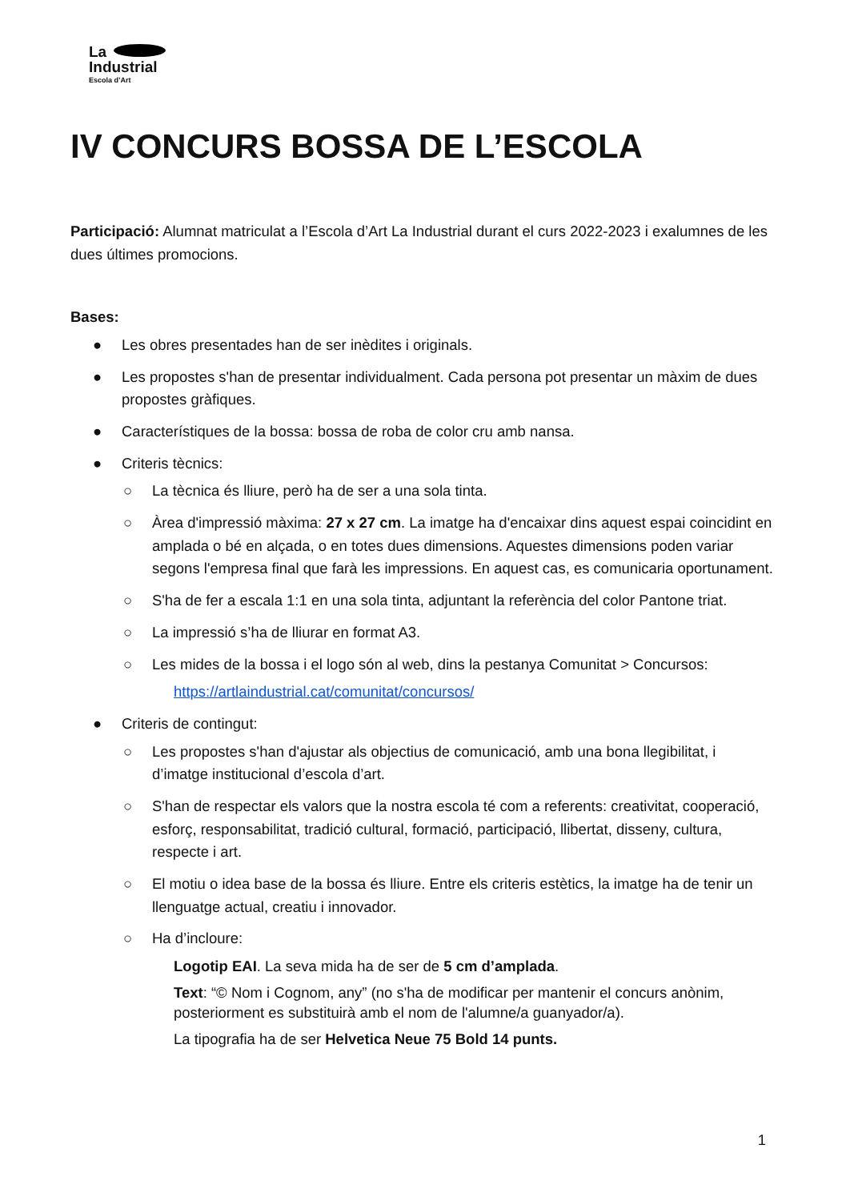La
Industrial
Escola d’Art
IV CONCURS BOSSA DE L’ESCOLA
Participació: Alumnat matriculat a l’Escola d’Art La Industrial durant el curs 2022-2023 i exalumnes de les dues últimes promocions.
Bases:
● Les obres presentades han de ser inèdites i originals.
● Les propostes s'han de presentar individualment. Cada persona pot presentar un màxim de dues propostes gràfiques.
● Característiques de la bossa: bossa de roba de color cru amb nansa.
● Criteris tècnics:
○ La tècnica és lliure, però ha de ser a una sola tinta.
○ Àrea d'impressió màxima: 27 x 27 cm. La imatge ha d'encaixar dins aquest espai coincidint en amplada o bé en alçada, o en totes dues dimensions. Aquestes dimensions poden variar segons l'empresa final que farà les impressions. En aquest cas, es comunicaria oportunament.
○ S'ha de fer a escala 1:1 en una sola tinta, adjuntant la referència del color Pantone triat.
○ La impressió s’ha de lliurar en format A3.
○ Les mides de la bossa i el logo són al web, dins la pestanya Comunitat > Concursos:
https://artlaindustrial.cat/comunitat/concursos/
● Criteris de contingut:
○ Les propostes s'han d'ajustar als objectius de comunicació, amb una bona llegibilitat, i d’imatge institucional d’escola d’art.
○ S'han de respectar els valors que la nostra escola té com a referents: creativitat, cooperació, esforç, responsabilitat, tradició cultural, formació, participació, llibertat, disseny, cultura, respecte i art.
○ El motiu o idea base de la bossa és lliure. Entre els criteris estètics, la imatge ha de tenir un llenguatge actual, creatiu i innovador.
○ Ha d’incloure:
Logotip EAI. La seva mida ha de ser de 5 cm d’amplada.
Text: “© Nom i Cognom, any” (no s'ha de modificar per mantenir el concurs anònim, posteriorment es substituirà amb el nom de l'alumne/a guanyador/a).
La tipografia ha de ser Helvetica Neue 75 Bold 14 punts.
1